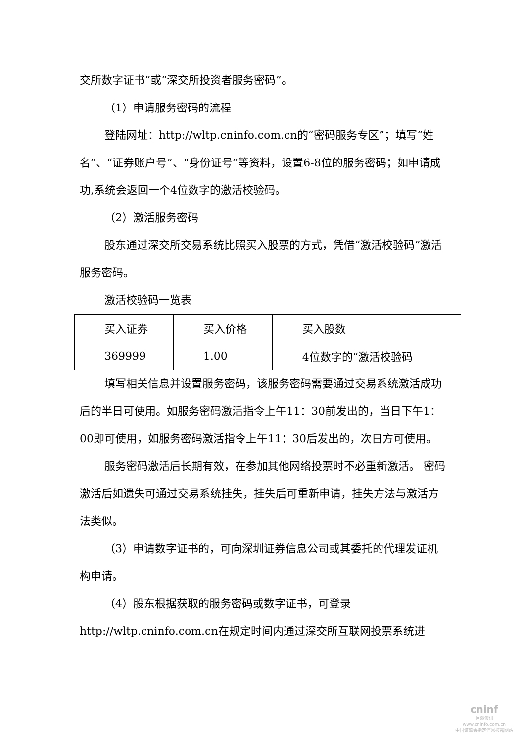交所数字证书”或“深交所投资者服务密码”。
（1）申请服务密码的流程
登陆网址：http://wltp.cninfo.com.cn的“密码服务专区”；填写“姓名”、“证券账户号”、“身份证号”等资料，设置6-8位的服务密码；如申请成功,系统会返回一个4位数字的激活校验码。
（2）激活服务密码
股东通过深交所交易系统比照买入股票的方式，凭借“激活校验码”激活服务密码。
激活校验码一览表
| 买入证券 | 买入价格 | 买入股数 |
| 369999 | 1.00 | 4位数字的“激活校验码 |
填写相关信息并设置服务密码，该服务密码需要通过交易系统激活成功后的半日可使用。如服务密码激活指令上午11：30前发出的，当日下午1：00即可使用，如服务密码激活指令上午11：30后发出的，次日方可使用。
服务密码激活后长期有效，在参加其他网络投票时不必重新激活。 密码激活后如遗失可通过交易系统挂失，挂失后可重新申请，挂失方法与激活方法类似。
（3）申请数字证书的，可向深圳证券信息公司或其委托的代理发证机构申请。
（4）股东根据获取的服务密码或数字证书，可登录http://wltp.cninfo.com.cn在规定时间内通过深交所互联网投票系统进
cninf
巨潮资讯
www.cninfo.com.cn
中国证监会指定信息披露网站